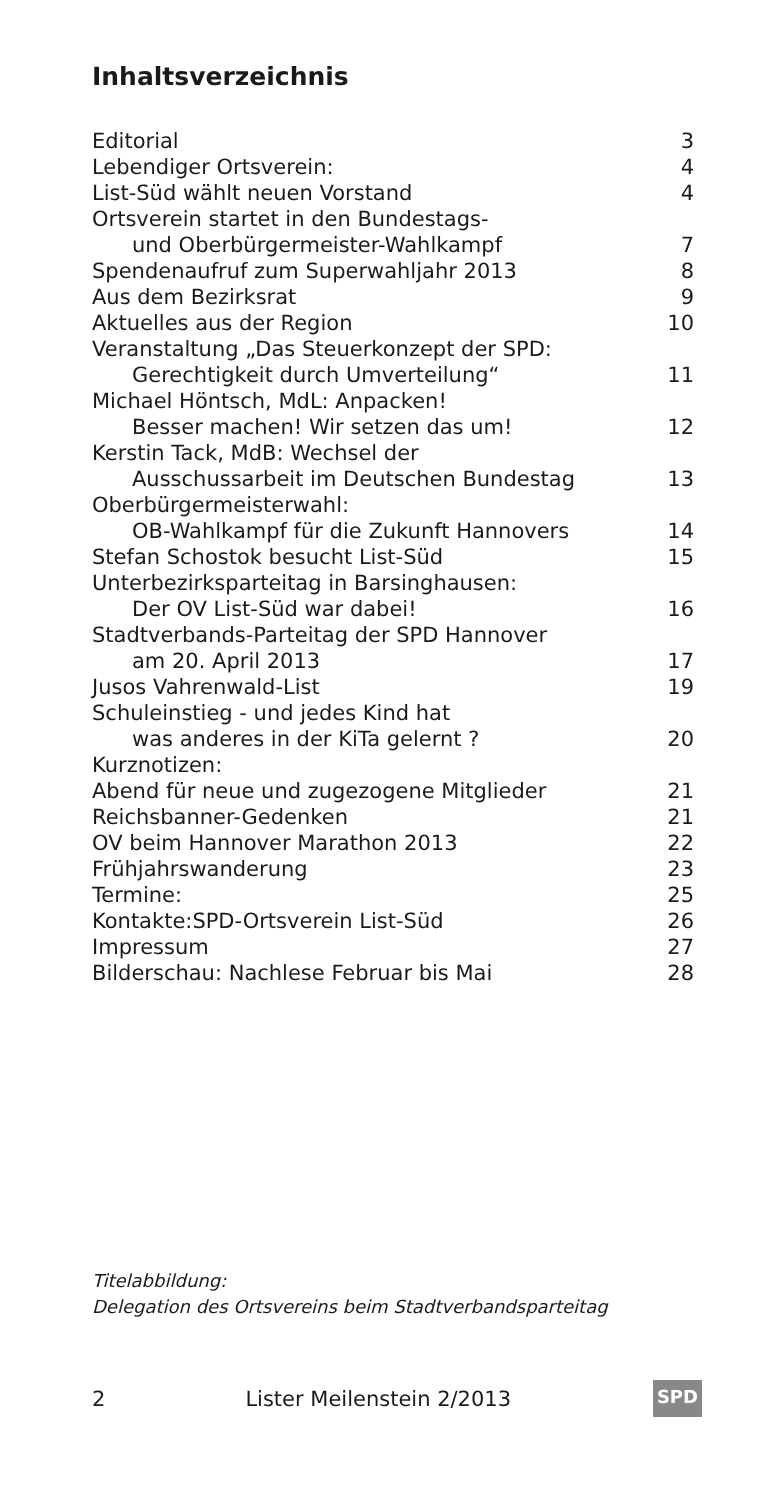Inhaltsverzeichnis
| Editorial | 3 |
| Lebendiger Ortsverein: | 4 |
| List-Süd wählt neuen Vorstand | 4 |
| Ortsverein startet in den Bundestags- und Oberbürgermeister-Wahlkampf | 7 |
| Spendenaufruf zum Superwahljahr 2013 | 8 |
| Aus dem Bezirksrat | 9 |
| Aktuelles aus der Region | 10 |
| Veranstaltung „Das Steuerkonzept der SPD: Gerechtigkeit durch Umverteilung“ | 11 |
| Michael Höntsch, MdL: Anpacken! Besser machen! Wir setzen das um! | 12 |
| Kerstin Tack, MdB: Wechsel der Ausschussarbeit im Deutschen Bundestag | 13 |
| Oberbürgermeisterwahl: OB-Wahlkampf für die Zukunft Hannovers | 14 |
| Stefan Schostok besucht List-Süd | 15 |
| Unterbezirksparteitag in Barsinghausen: Der OV List-Süd war dabei! | 16 |
| Stadtverbands-Parteitag der SPD Hannover am 20. April 2013 | 17 |
| Jusos Vahrenwald-List | 19 |
| Schuleinstieg - und jedes Kind hat was anderes in der KiTa gelernt ? | 20 |
| Kurznotizen: | |
| Abend für neue und zugezogene Mitglieder | 21 |
| Reichsbanner-Gedenken | 21 |
| OV beim Hannover Marathon 2013 | 22 |
| Frühjahrswanderung | 23 |
| Termine: | 25 |
| Kontakte:SPD-Ortsverein List-Süd | 26 |
| Impressum | 27 |
| Bilderschau: Nachlese Februar bis Mai | 28 |
Titelabbildung:
Delegation des Ortsvereins beim Stadtverbandsparteitag
2 Lister Meilenstein 2/2013 SPD